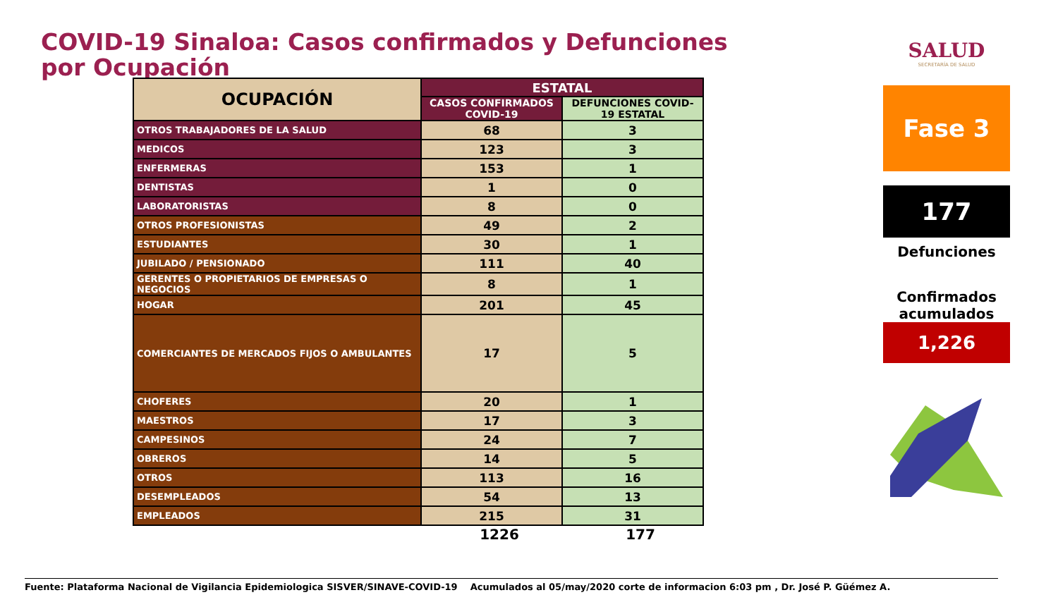COVID-19 Sinaloa: Casos confirmados y Defunciones por Ocupación
| OCUPACIÓN | ESTATAL | |
| --- | --- | --- |
| | CASOS CONFIRMADOS COVID-19 | DEFUNCIONES COVID-19 ESTATAL |
| OTROS TRABAJADORES DE LA SALUD | 68 | 3 |
| MEDICOS | 123 | 3 |
| ENFERMERAS | 153 | 1 |
| DENTISTAS | 1 | 0 |
| LABORATORISTAS | 8 | 0 |
| OTROS PROFESIONISTAS | 49 | 2 |
| ESTUDIANTES | 30 | 1 |
| JUBILADO / PENSIONADO | 111 | 40 |
| GERENTES O PROPIETARIOS DE EMPRESAS O NEGOCIOS | 8 | 1 |
| HOGAR | 201 | 45 |
| COMERCIANTES DE MERCADOS FIJOS O AMBULANTES | 17 | 5 |
| CHOFERES | 20 | 1 |
| MAESTROS | 17 | 3 |
| CAMPESINOS | 24 | 7 |
| OBREROS | 14 | 5 |
| OTROS | 113 | 16 |
| DESEMPLEADOS | 54 | 13 |
| EMPLEADOS | 215 | 31 |
1226 177
SALUD
SECRETARÍA DE SALUD
Fase 3
177
Defunciones
Confirmados acumulados
1,226
Fuente: Plataforma Nacional de Vigilancia Epidemiologica SISVER/SINAVE-COVID-19 Acumulados al 05/may/2020 corte de informacion 6:03 pm , Dr. José P. Güémez A.